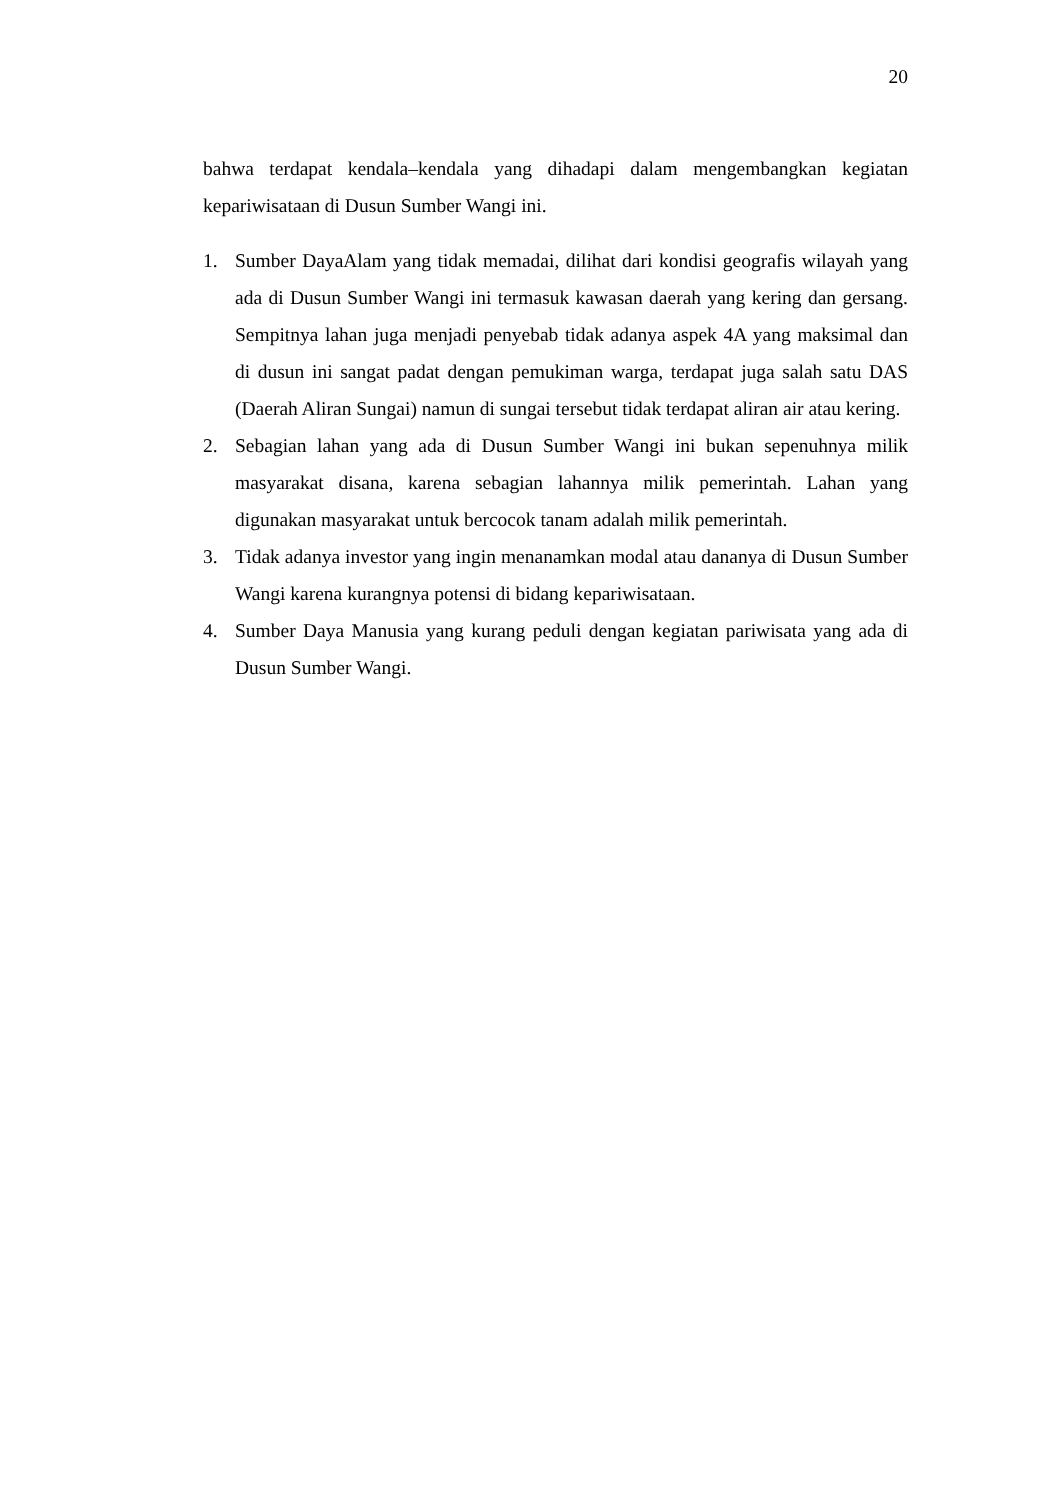20
bahwa terdapat kendala–kendala yang dihadapi dalam mengembangkan kegiatan kepariwisataan di Dusun Sumber Wangi ini.
1. Sumber DayaAlam yang tidak memadai, dilihat dari kondisi geografis wilayah yang ada di Dusun Sumber Wangi ini termasuk kawasan daerah yang kering dan gersang. Sempitnya lahan juga menjadi penyebab tidak adanya aspek 4A yang maksimal dan di dusun ini sangat padat dengan pemukiman warga, terdapat juga salah satu DAS (Daerah Aliran Sungai) namun di sungai tersebut tidak terdapat aliran air atau kering.
2. Sebagian lahan yang ada di Dusun Sumber Wangi ini bukan sepenuhnya milik masyarakat disana, karena sebagian lahannya milik pemerintah. Lahan yang digunakan masyarakat untuk bercocok tanam adalah milik pemerintah.
3. Tidak adanya investor yang ingin menanamkan modal atau dananya di Dusun Sumber Wangi karena kurangnya potensi di bidang kepariwisataan.
4. Sumber Daya Manusia yang kurang peduli dengan kegiatan pariwisata yang ada di Dusun Sumber Wangi.